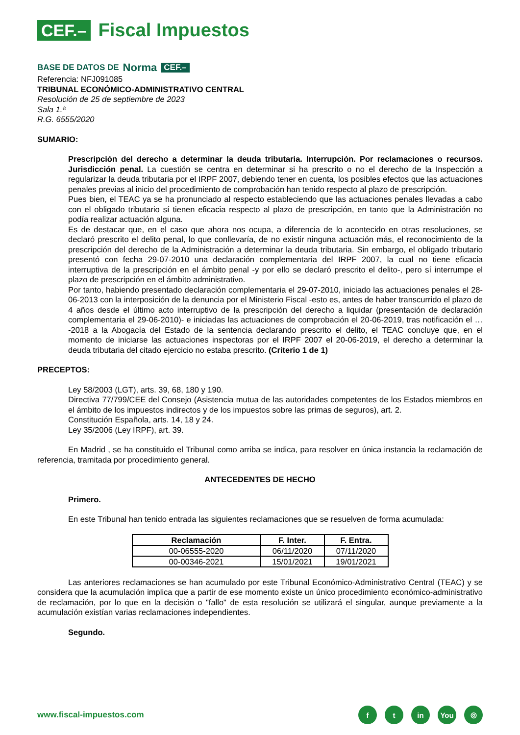CEF.– Fiscal Impuestos
BASE DE DATOS DE Norma CEF.–
Referencia: NFJ091085
TRIBUNAL ECONÓMICO-ADMINISTRATIVO CENTRAL
Resolución de 25 de septiembre de 2023
Sala 1.ª
R.G. 6555/2020
SUMARIO:
Prescripción del derecho a determinar la deuda tributaria. Interrupción. Por reclamaciones o recursos. Jurisdicción penal. La cuestión se centra en determinar si ha prescrito o no el derecho de la Inspección a regularizar la deuda tributaria por el IRPF 2007, debiendo tener en cuenta, los posibles efectos que las actuaciones penales previas al inicio del procedimiento de comprobación han tenido respecto al plazo de prescripción.
Pues bien, el TEAC ya se ha pronunciado al respecto estableciendo que las actuaciones penales llevadas a cabo con el obligado tributario sí tienen eficacia respecto al plazo de prescripción, en tanto que la Administración no podía realizar actuación alguna.
Es de destacar que, en el caso que ahora nos ocupa, a diferencia de lo acontecido en otras resoluciones, se declaró prescrito el delito penal, lo que conllevaría, de no existir ninguna actuación más, el reconocimiento de la prescripción del derecho de la Administración a determinar la deuda tributaria. Sin embargo, el obligado tributario presentó con fecha 29-07-2010 una declaración complementaria del IRPF 2007, la cual no tiene eficacia interruptiva de la prescripción en el ámbito penal -y por ello se declaró prescrito el delito-, pero sí interrumpe el plazo de prescripción en el ámbito administrativo.
Por tanto, habiendo presentado declaración complementaria el 29-07-2010, iniciado las actuaciones penales el 28-06-2013 con la interposición de la denuncia por el Ministerio Fiscal -esto es, antes de haber transcurrido el plazo de 4 años desde el último acto interruptivo de la prescripción del derecho a liquidar (presentación de declaración complementaria el 29-06-2010)- e iniciadas las actuaciones de comprobación el 20-06-2019, tras notificación el … -2018 a la Abogacía del Estado de la sentencia declarando prescrito el delito, el TEAC concluye que, en el momento de iniciarse las actuaciones inspectoras por el IRPF 2007 el 20-06-2019, el derecho a determinar la deuda tributaria del citado ejercicio no estaba prescrito. (Criterio 1 de 1)
PRECEPTOS:
Ley 58/2003 (LGT), arts. 39, 68, 180 y 190.
Directiva 77/799/CEE del Consejo (Asistencia mutua de las autoridades competentes de los Estados miembros en el ámbito de los impuestos indirectos y de los impuestos sobre las primas de seguros), art. 2.
Constitución Española, arts. 14, 18 y 24.
Ley 35/2006 (Ley IRPF), art. 39.
En Madrid , se ha constituido el Tribunal como arriba se indica, para resolver en única instancia la reclamación de referencia, tramitada por procedimiento general.
ANTECEDENTES DE HECHO
Primero.
En este Tribunal han tenido entrada las siguientes reclamaciones que se resuelven de forma acumulada:
| Reclamación | F. Inter. | F. Entra. |
| --- | --- | --- |
| 00-06555-2020 | 06/11/2020 | 07/11/2020 |
| 00-00346-2021 | 15/01/2021 | 19/01/2021 |
Las anteriores reclamaciones se han acumulado por este Tribunal Económico-Administrativo Central (TEAC) y se considera que la acumulación implica que a partir de ese momento existe un único procedimiento económico-administrativo de reclamación, por lo que en la decisión o "fallo" de esta resolución se utilizará el singular, aunque previamente a la acumulación existían varias reclamaciones independientes.
Segundo.
www.fiscal-impuestos.com
ft in You ◎